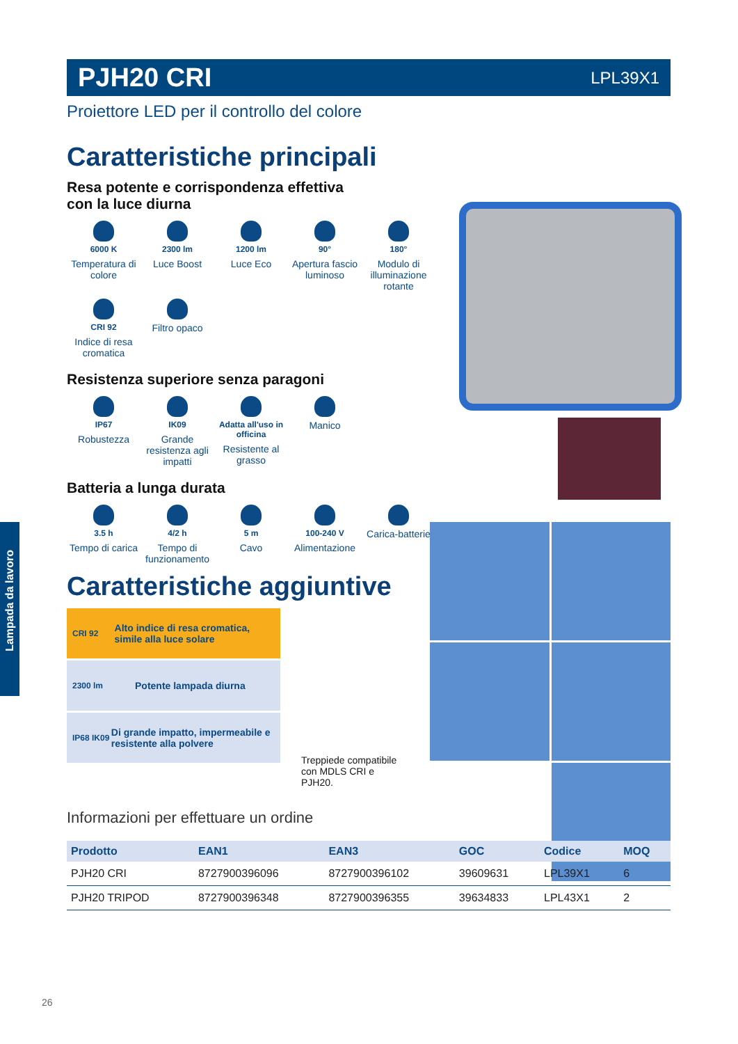Lampada da lavoro
PJH20 CRI LPL39X1
Proiettore LED per il controllo del colore
Caratteristiche principali
Resa potente e corrispondenza effettiva
con la luce diurna
6000 K
Temperatura di colore
2300 lm
Luce Boost
1200 lm
Luce Eco
90°
Apertura fascio luminoso
180°
Modulo di illuminazione rotante
CRI 92
Indice di resa cromatica
Filtro opaco
Resistenza superiore senza paragoni
IP67
Robustezza
IK09
Grande resistenza agli impatti
Adatta all'uso in officina
Resistente al grasso
Manico
Batteria a lunga durata
3.5 h
Tempo di carica
4/2 h
Tempo di funzionamento
5 m
Cavo
100-240 V
Alimentazione
Carica-batterie
Caratteristiche aggiuntive
CRI 92 Alto indice di resa cromatica, simile alla luce solare
2300 lm Potente lampada diurna
IP68 IK09 Di grande impatto, impermeabile e resistente alla polvere
Treppiede compatibile con MDLS CRI e PJH20.
Informazioni per effettuare un ordine
| Prodotto | EAN1 | EAN3 | GOC | Codice | MOQ |
| --- | --- | --- | --- | --- | --- |
| PJH20 CRI | 8727900396096 | 8727900396102 | 39609631 | LPL39X1 | 6 |
| PJH20 TRIPOD | 8727900396348 | 8727900396355 | 39634833 | LPL43X1 | 2 |
26